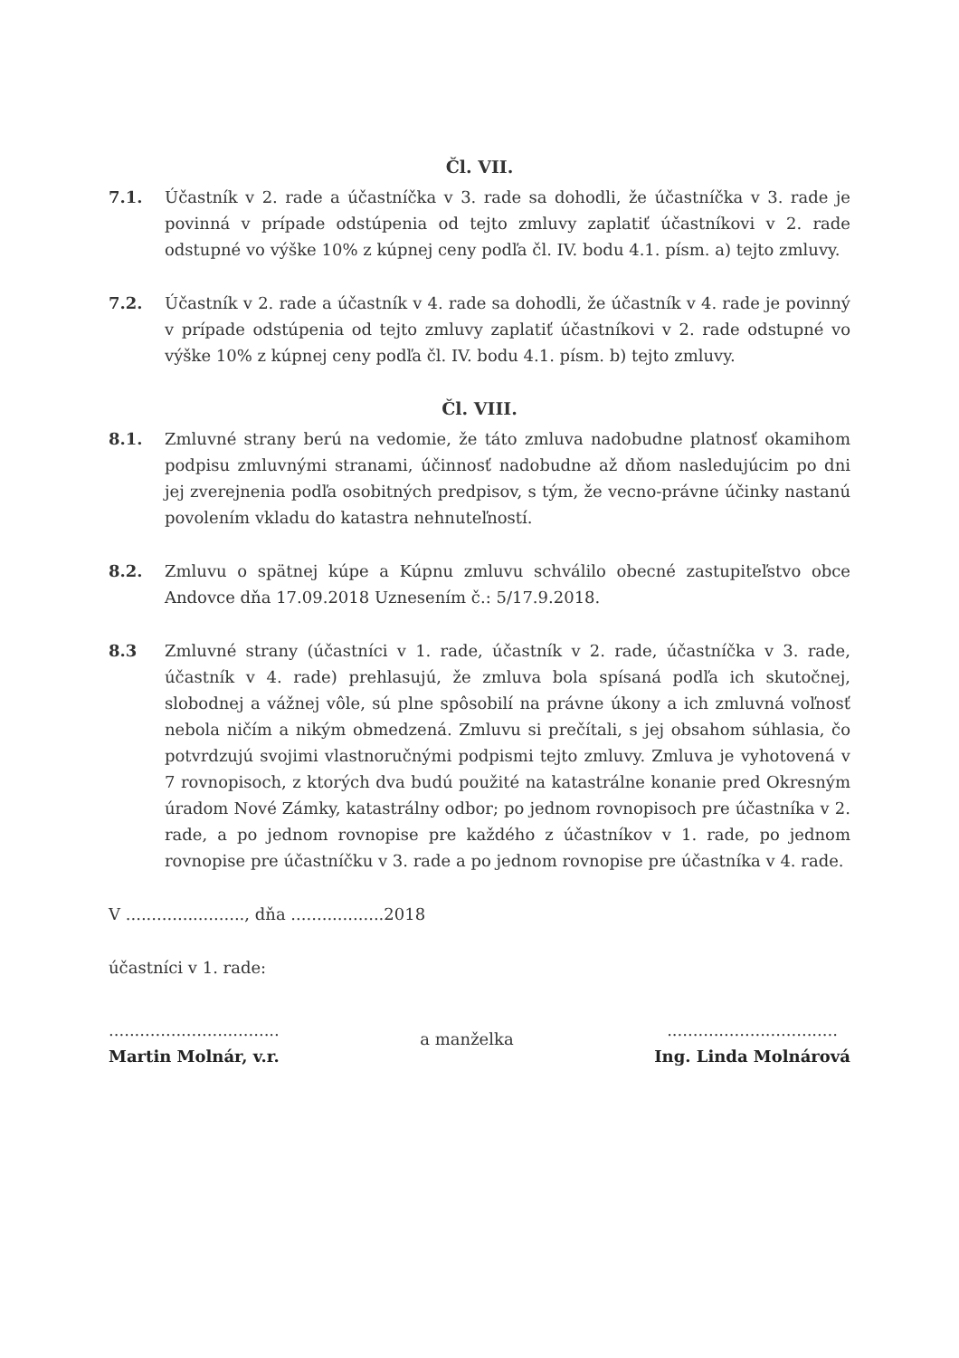Čl. VII.
7.1. Účastník v 2. rade a účastníčka v 3. rade sa dohodli, že účastníčka v 3. rade je povinná v prípade odstúpenia od tejto zmluvy zaplatiť účastníkovi v 2. rade odstupné vo výške 10% z kúpnej ceny podľa čl. IV. bodu 4.1. písm. a) tejto zmluvy.
7.2. Účastník v 2. rade a účastník v 4. rade sa dohodli, že účastník v 4. rade je povinný v prípade odstúpenia od tejto zmluvy zaplatiť účastníkovi v 2. rade odstupné vo výške 10% z kúpnej ceny podľa čl. IV. bodu 4.1. písm. b) tejto zmluvy.
Čl. VIII.
8.1. Zmluvné strany berú na vedomie, že táto zmluva nadobudne platnosť okamihom podpisu zmluvnými stranami, účinnosť nadobudne až dňom nasledujúcim po dni jej zverejnenia podľa osobitných predpisov, s tým, že vecno-právne účinky nastanú povolením vkladu do katastra nehnuteľností.
8.2. Zmluvu o spätnej kúpe a Kúpnu zmluvu schválilo obecné zastupiteľstvo obce Andovce dňa 17.09.2018 Uznesením č.: 5/17.9.2018.
8.3 Zmluvné strany (účastníci v 1. rade, účastník v 2. rade, účastníčka v 3. rade, účastník v 4. rade) prehlasujú, že zmluva bola spísaná podľa ich skutočnej, slobodnej a vážnej vôle, sú plne spôsobilí na právne úkony a ich zmluvná voľnosť nebola ničím a nikým obmedzená. Zmluvu si prečítali, s jej obsahom súhlasia, čo potvrdzujú svojimi vlastnoručnými podpismi tejto zmluvy. Zmluva je vyhotovená v 7 rovnopisoch, z ktorých dva budú použité na katastrálne konanie pred Okresným úradom Nové Zámky, katastrálny odbor; po jednom rovnopisoch pre účastníka v 2. rade, a po jednom rovnopise pre každého z účastníkov v 1. rade, po jednom rovnopise pre účastníčku v 3. rade a po jednom rovnopise pre účastníka v 4. rade.
V ......................., dňa ..................2018
účastníci v 1. rade:
.................................
Martin Molnár, v.r.
a manželka
.................................
Ing. Linda Molnárová